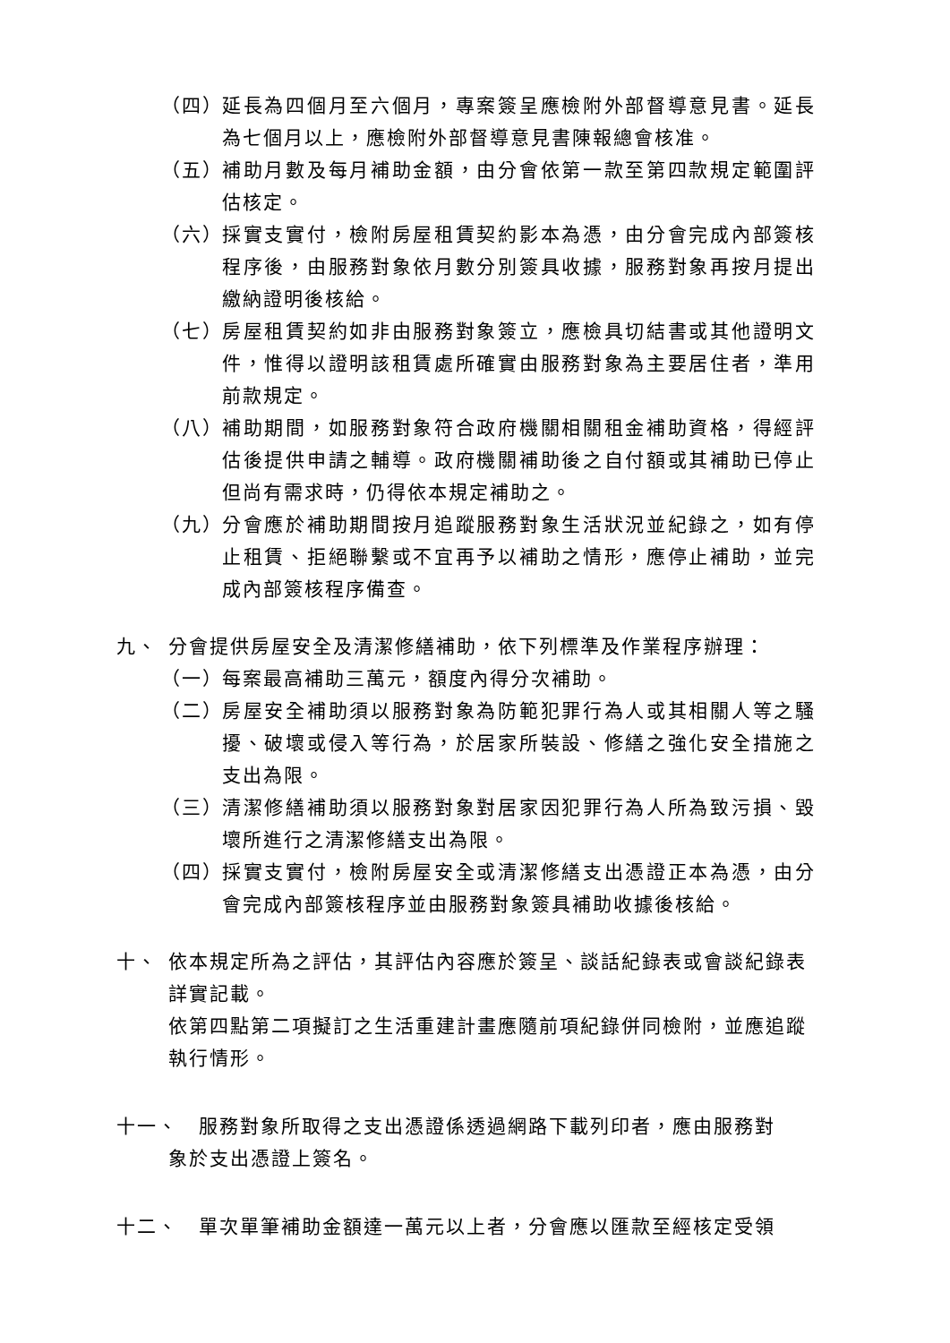（四） 延長為四個月至六個月，專案簽呈應檢附外部督導意見書。延長為七個月以上，應檢附外部督導意見書陳報總會核准。
（五） 補助月數及每月補助金額，由分會依第一款至第四款規定範圍評估核定。
（六） 採實支實付，檢附房屋租賃契約影本為憑，由分會完成內部簽核程序後，由服務對象依月數分別簽具收據，服務對象再按月提出繳納證明後核給。
（七） 房屋租賃契約如非由服務對象簽立，應檢具切結書或其他證明文件，惟得以證明該租賃處所確實由服務對象為主要居住者，準用前款規定。
（八） 補助期間，如服務對象符合政府機關相關租金補助資格，得經評估後提供申請之輔導。政府機關補助後之自付額或其補助已停止但尚有需求時，仍得依本規定補助之。
（九） 分會應於補助期間按月追蹤服務對象生活狀況並紀錄之，如有停止租賃、拒絕聯繫或不宜再予以補助之情形，應停止補助，並完成內部簽核程序備查。
九、 分會提供房屋安全及清潔修繕補助，依下列標準及作業程序辦理：
（一） 每案最高補助三萬元，額度內得分次補助。
（二） 房屋安全補助須以服務對象為防範犯罪行為人或其相關人等之騷擾、破壞或侵入等行為，於居家所裝設、修繕之強化安全措施之支出為限。
（三） 清潔修繕補助須以服務對象對居家因犯罪行為人所為致污損、毀壞所進行之清潔修繕支出為限。
（四） 採實支實付，檢附房屋安全或清潔修繕支出憑證正本為憑，由分會完成內部簽核程序並由服務對象簽具補助收據後核給。
十、 依本規定所為之評估，其評估內容應於簽呈、談話紀錄表或會談紀錄表詳實記載。
依第四點第二項擬訂之生活重建計畫應隨前項紀錄併同檢附，並應追蹤執行情形。
十一、　服務對象所取得之支出憑證係透過網路下載列印者，應由服務對
象於支出憑證上簽名。
十二、　單次單筆補助金額達一萬元以上者，分會應以匯款至經核定受領